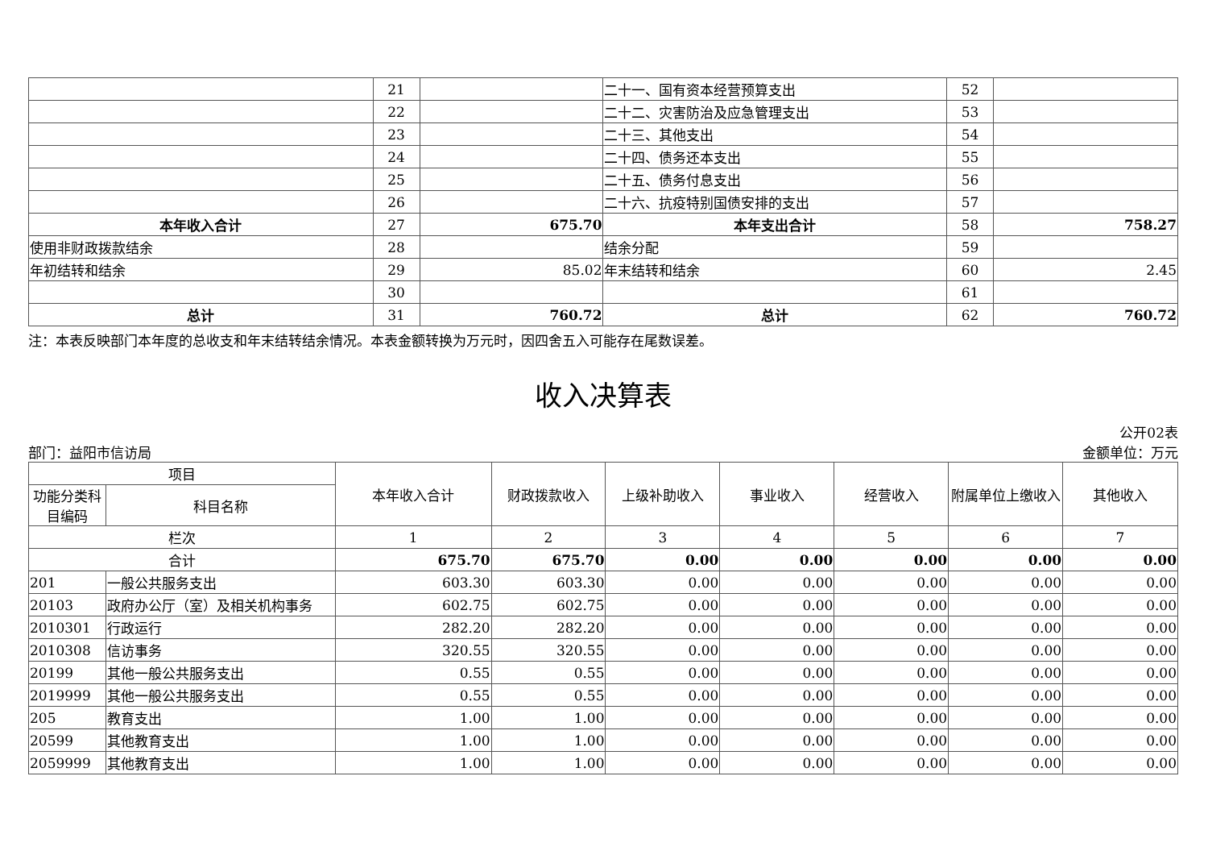| | 21 | | 二十一、国有资本经营预算支出 | 52 | |
| | 22 | | 二十二、灾害防治及应急管理支出 | 53 | |
| | 23 | | 二十三、其他支出 | 54 | |
| | 24 | | 二十四、债务还本支出 | 55 | |
| | 25 | | 二十五、债务付息支出 | 56 | |
| | 26 | | 二十六、抗疫特别国债安排的支出 | 57 | |
| 本年收入合计 | 27 | 675.70 | 本年支出合计 | 58 | 758.27 |
| 使用非财政拨款结余 | 28 | | 结余分配 | 59 | |
| 年初结转和结余 | 29 | 85.02 | 年末结转和结余 | 60 | 2.45 |
| | 30 | | | 61 | |
| 总计 | 31 | 760.72 | 总计 | 62 | 760.72 |
注：本表反映部门本年度的总收支和年末结转结余情况。本表金额转换为万元时，因四舍五入可能存在尾数误差。
收入决算表
公开02表
部门：益阳市信访局 金额单位：万元
| 项目 | | 本年收入合计 | 财政拨款收入 | 上级补助收入 | 事业收入 | 经营收入 | 附属单位上缴收入 | 其他收入 |
| --- | --- | --- | --- | --- | --- | --- | --- | --- |
| 功能分类科目编码 | 科目名称 | | | | | | | |
| 栏次 | | 1 | 2 | 3 | 4 | 5 | 6 | 7 |
| 合计 | | 675.70 | 675.70 | 0.00 | 0.00 | 0.00 | 0.00 | 0.00 |
| 201 | 一般公共服务支出 | 603.30 | 603.30 | 0.00 | 0.00 | 0.00 | 0.00 | 0.00 |
| 20103 | 政府办公厅（室）及相关机构事务 | 602.75 | 602.75 | 0.00 | 0.00 | 0.00 | 0.00 | 0.00 |
| 2010301 | 行政运行 | 282.20 | 282.20 | 0.00 | 0.00 | 0.00 | 0.00 | 0.00 |
| 2010308 | 信访事务 | 320.55 | 320.55 | 0.00 | 0.00 | 0.00 | 0.00 | 0.00 |
| 20199 | 其他一般公共服务支出 | 0.55 | 0.55 | 0.00 | 0.00 | 0.00 | 0.00 | 0.00 |
| 2019999 | 其他一般公共服务支出 | 0.55 | 0.55 | 0.00 | 0.00 | 0.00 | 0.00 | 0.00 |
| 205 | 教育支出 | 1.00 | 1.00 | 0.00 | 0.00 | 0.00 | 0.00 | 0.00 |
| 20599 | 其他教育支出 | 1.00 | 1.00 | 0.00 | 0.00 | 0.00 | 0.00 | 0.00 |
| 2059999 | 其他教育支出 | 1.00 | 1.00 | 0.00 | 0.00 | 0.00 | 0.00 | 0.00 |